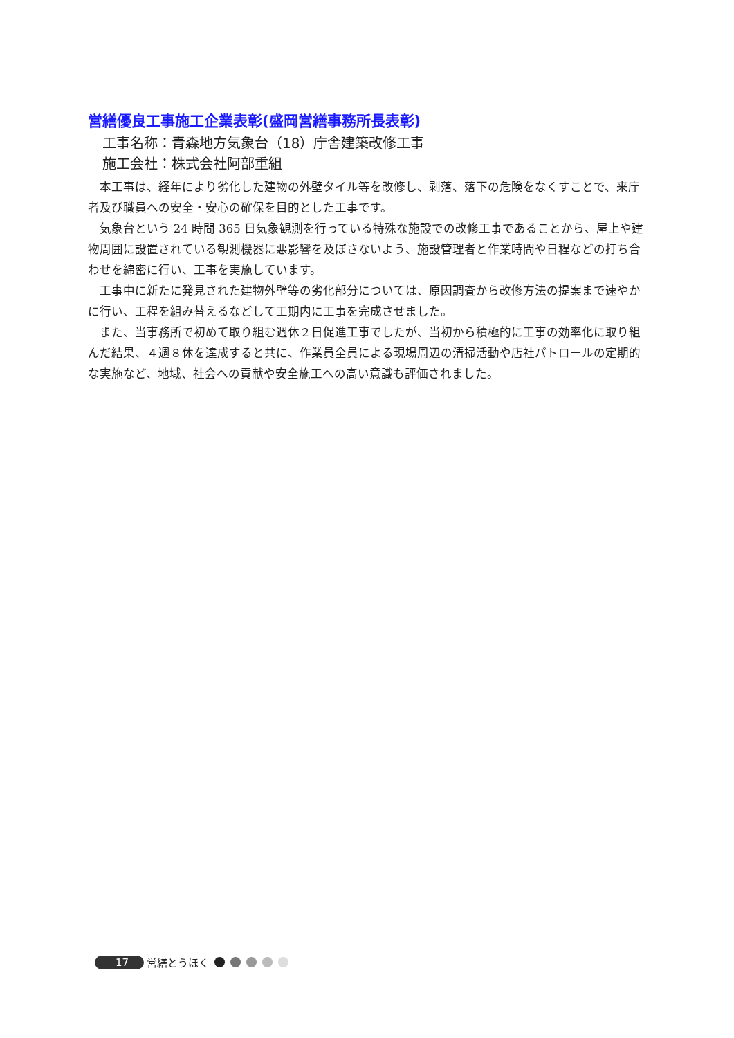営繕優良工事施工企業表彰(盛岡営繕事務所長表彰)
工事名称：青森地方気象台（18）庁舎建築改修工事
施工会社：株式会社阿部重組
本工事は、経年により劣化した建物の外壁タイル等を改修し、剥落、落下の危険をなくすことで、来庁者及び職員への安全・安心の確保を目的とした工事です。
気象台という 24 時間 365 日気象観測を行っている特殊な施設での改修工事であることから、屋上や建物周囲に設置されている観測機器に悪影響を及ぼさないよう、施設管理者と作業時間や日程などの打ち合わせを綿密に行い、工事を実施しています。
工事中に新たに発見された建物外壁等の劣化部分については、原因調査から改修方法の提案まで速やかに行い、工程を組み替えるなどして工期内に工事を完成させました。
また、当事務所で初めて取り組む週休２日促進工事でしたが、当初から積極的に工事の効率化に取り組んだ結果、４週８休を達成すると共に、作業員全員による現場周辺の清掃活動や店社パトロールの定期的な実施など、地域、社会への貢献や安全施工への高い意識も評価されました。
17 営繕とうほく